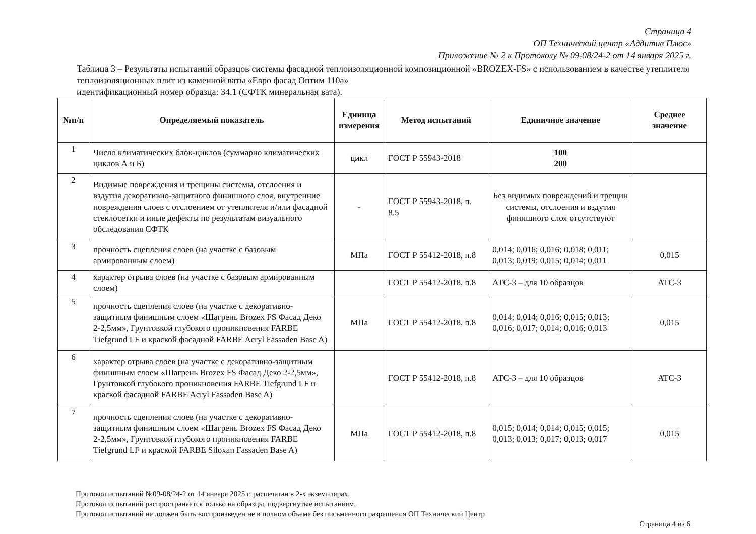Страница 4
ОП Технический центр «Аддитив Плюс»
Приложение № 2 к Протоколу № 09-08/24-2 от 14 января 2025 г.
Таблица 3 – Результаты испытаний образцов системы фасадной теплоизоляционной композиционной «BROZEX-FS» с использованием в качестве утеплителя теплоизоляционных плит из каменной ваты «Евро фасад Оптим 110а»
идентификационный номер образца: 34.1 (СФТК минеральная вата).
| №п/п | Определяемый показатель | Единица измерения | Метод испытаний | Единичное значение | Среднее значение |
| --- | --- | --- | --- | --- | --- |
| 1 | Число климатических блок-циклов (суммарно климатических циклов А и Б) | цикл | ГОСТ Р 55943-2018 | 100 200 | |
| 2 | Видимые повреждения и трещины системы, отслоения и вздутия декоративно-защитного финишного слоя, внутренние повреждения слоев с отслоением от утеплителя и/или фасадной стеклосетки и иные дефекты по результатам визуального обследования СФТК | - | ГОСТ Р 55943-2018, п. 8.5 | Без видимых повреждений и трещин системы, отслоения и вздутия финишного слоя отсутствуют | |
| 3 | прочность сцепления слоев (на участке с базовым армированным слоем) | МПа | ГОСТ Р 55412-2018, п.8 | 0,014; 0,016; 0,016; 0,018; 0,011; 0,013; 0,019; 0,015; 0,014; 0,011 | 0,015 |
| 4 | характер отрыва слоев (на участке с базовым армированным слоем) | | ГОСТ Р 55412-2018, п.8 | АТС-3 – для 10 образцов | АТС-3 |
| 5 | прочность сцепления слоев (на участке с декоративно-защитным финишным слоем «Шагрень Brozex FS Фасад Деко 2-2,5мм», Грунтовкой глубокого проникновения FARBE Tiefgrund LF и краской фасадной FARBE Acryl Fassaden Base A) | МПа | ГОСТ Р 55412-2018, п.8 | 0,014; 0,014; 0,016; 0,015; 0,013; 0,016; 0,017; 0,014; 0,016; 0,013 | 0,015 |
| 6 | характер отрыва слоев (на участке с декоративно-защитным финишным слоем «Шагрень Brozex FS Фасад Деко 2-2,5мм», Грунтовкой глубокого проникновения FARBE Tiefgrund LF и краской фасадной FARBE Acryl Fassaden Base A) | | ГОСТ Р 55412-2018, п.8 | АТС-3 – для 10 образцов | АТС-3 |
| 7 | прочность сцепления слоев (на участке с декоративно-защитным финишным слоем «Шагрень Brozex FS Фасад Деко 2-2,5мм», Грунтовкой глубокого проникновения FARBE Tiefgrund LF и краской FARBE Siloxan Fassaden Base A) | МПа | ГОСТ Р 55412-2018, п.8 | 0,015; 0,014; 0,014; 0,015; 0,015; 0,013; 0,013; 0,017; 0,013; 0,017 | 0,015 |
Протокол испытаний №09-08/24-2 от 14 января 2025 г. распечатан в 2-х экземплярах.
Протокол испытаний распространяется только на образцы, подвергнутые испытаниям.
Протокол испытаний не должен быть воспроизведен не в полном объеме без письменного разрешения ОП Технический Центр
Страница 4 из 6